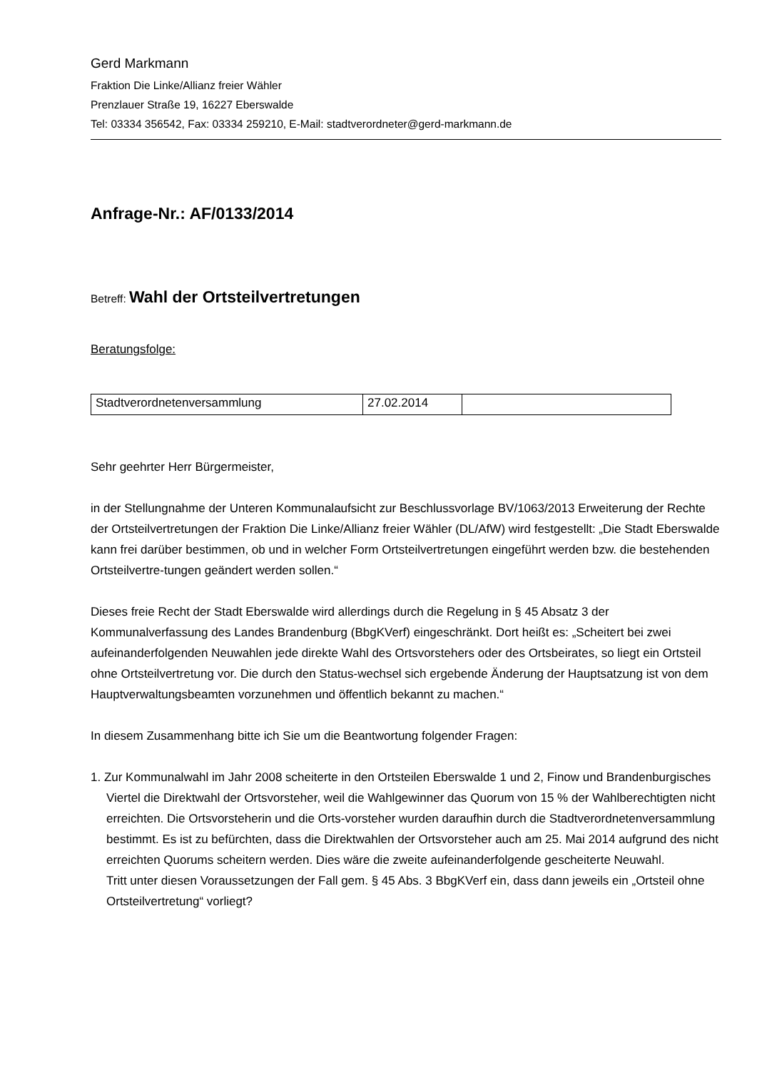Gerd Markmann
Fraktion Die Linke/Allianz freier Wähler
Prenzlauer Straße 19, 16227 Eberswalde
Tel: 03334 356542, Fax: 03334 259210, E-Mail: stadtverordneter@gerd-markmann.de
Anfrage-Nr.: AF/0133/2014
Betreff: Wahl der Ortsteilvertretungen
Beratungsfolge:
| Stadtverordnetenversammlung | 27.02.2014 | |
Sehr geehrter Herr Bürgermeister,
in der Stellungnahme der Unteren Kommunalaufsicht zur Beschlussvorlage BV/1063/2013 Erweiterung der Rechte der Ortsteilvertretungen der Fraktion Die Linke/Allianz freier Wähler (DL/AfW) wird festgestellt: „Die Stadt Eberswalde kann frei darüber bestimmen, ob und in welcher Form Ortsteilvertretungen eingeführt werden bzw. die bestehenden Ortsteilvertre-tungen geändert werden sollen.“
Dieses freie Recht der Stadt Eberswalde wird allerdings durch die Regelung in § 45 Absatz 3 der Kommunalverfassung des Landes Brandenburg (BbgKVerf) eingeschränkt. Dort heißt es: „Scheitert bei zwei aufeinanderfolgenden Neuwahlen jede direkte Wahl des Ortsvorstehers oder des Ortsbeirates, so liegt ein Ortsteil ohne Ortsteilvertretung vor. Die durch den Status-wechsel sich ergebende Änderung der Hauptsatzung ist von dem Hauptverwaltungsbeamten vorzunehmen und öffentlich bekannt zu machen.“
In diesem Zusammenhang bitte ich Sie um die Beantwortung folgender Fragen:
1. Zur Kommunalwahl im Jahr 2008 scheiterte in den Ortsteilen Eberswalde 1 und 2, Finow und Brandenburgisches Viertel die Direktwahl der Ortsvorsteher, weil die Wahlgewinner das Quorum von 15 % der Wahlberechtigten nicht erreichten. Die Ortsvorsteherin und die Orts-vorsteher wurden daraufhin durch die Stadtverordnetenversammlung bestimmt. Es ist zu befürchten, dass die Direktwahlen der Ortsvorsteher auch am 25. Mai 2014 aufgrund des nicht erreichten Quorums scheitern werden. Dies wäre die zweite aufeinanderfolgende gescheiterte Neuwahl.
Tritt unter diesen Voraussetzungen der Fall gem. § 45 Abs. 3 BbgKVerf ein, dass dann jeweils ein „Ortsteil ohne Ortsteilvertretung“ vorliegt?